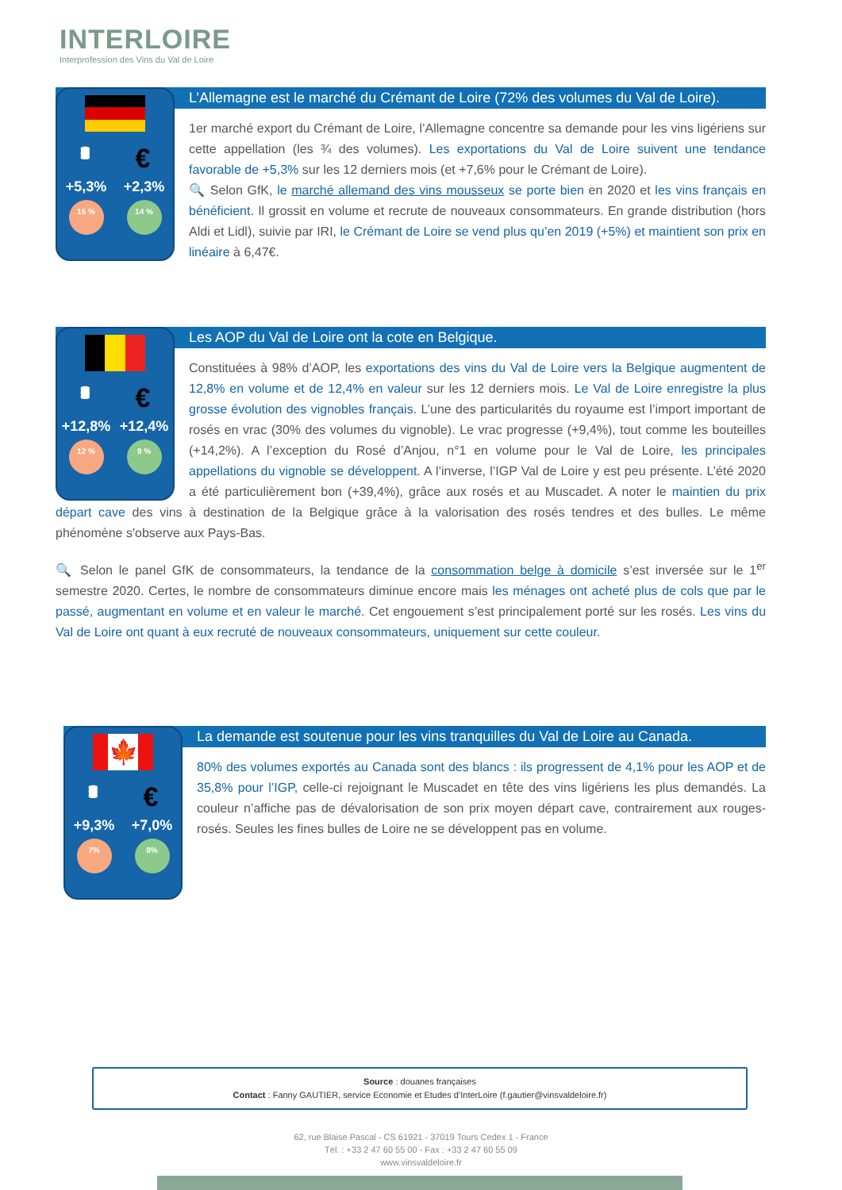INTERLOIRE
Interprofession des Vins du Val de Loire
🛢 €
+5,3% +2,3%
16 % 14 %
L’Allemagne est le marché du Crémant de Loire (72% des volumes du Val de Loire).
1er marché export du Crémant de Loire, l’Allemagne concentre sa demande pour les vins ligériens sur cette appellation (les ¾ des volumes). Les exportations du Val de Loire suivent une tendance favorable de +5,3% sur les 12 derniers mois (et +7,6% pour le Crémant de Loire).
🔍 Selon GfK, le marché allemand des vins mousseux se porte bien en 2020 et les vins français en bénéficient. Il grossit en volume et recrute de nouveaux consommateurs. En grande distribution (hors Aldi et Lidl), suivie par IRI, le Crémant de Loire se vend plus qu’en 2019 (+5%) et maintient son prix en linéaire à 6,47€.
🛢 €
+12,8% +12,4%
12 % 9 %
Les AOP du Val de Loire ont la cote en Belgique.
Constituées à 98% d’AOP, les exportations des vins du Val de Loire vers la Belgique augmentent de 12,8% en volume et de 12,4% en valeur sur les 12 derniers mois. Le Val de Loire enregistre la plus grosse évolution des vignobles français. L’une des particularités du royaume est l’import important de rosés en vrac (30% des volumes du vignoble). Le vrac progresse (+9,4%), tout comme les bouteilles (+14,2%). A l’exception du Rosé d’Anjou, n°1 en volume pour le Val de Loire, les principales appellations du vignoble se développent. A l’inverse, l’IGP Val de Loire y est peu présente. L’été 2020 a été particulièrement bon (+39,4%), grâce aux rosés et au Muscadet. A noter le maintien du prix départ cave des vins à destination de la Belgique grâce à la valorisation des rosés tendres et des bulles. Le même phénomène s'observe aux Pays-Bas.
🔍 Selon le panel GfK de consommateurs, la tendance de la consommation belge à domicile s’est inversée sur le 1<sup>er</sup> semestre 2020. Certes, le nombre de consommateurs diminue encore mais les ménages ont acheté plus de cols que par le passé, augmentant en volume et en valeur le marché. Cet engouement s’est principalement porté sur les rosés. Les vins du Val de Loire ont quant à eux recruté de nouveaux consommateurs, uniquement sur cette couleur.
🍁
🛢 €
+9,3% +7,0%
7% 8%
La demande est soutenue pour les vins tranquilles du Val de Loire au Canada.
80% des volumes exportés au Canada sont des blancs : ils progressent de 4,1% pour les AOP et de 35,8% pour l’IGP, celle-ci rejoignant le Muscadet en tête des vins ligériens les plus demandés. La couleur n’affiche pas de dévalorisation de son prix moyen départ cave, contrairement aux rouges-rosés. Seules les fines bulles de Loire ne se développent pas en volume.
Source : douanes françaises
Contact : Fanny GAUTIER, service Economie et Etudes d’InterLoire (f.gautier@vinsvaldeloire.fr)
62, rue Blaise Pascal - CS 61921 - 37019 Tours Cedex 1 - France
Tél. : +33 2 47 60 55 00 - Fax : +33 2 47 60 55 09
www.vinsvaldeloire.fr